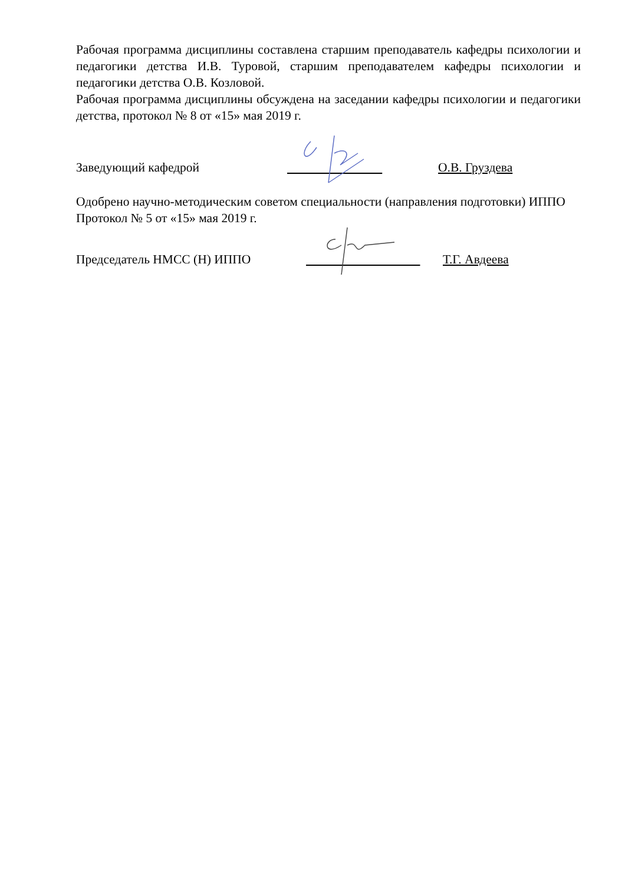Рабочая программа дисциплины составлена старшим преподаватель кафедры психологии и педагогики детства И.В. Туровой, старшим преподавателем кафедры психологии и педагогики детства О.В. Козловой.
Рабочая программа дисциплины обсуждена на заседании кафедры психологии и педагогики детства, протокол № 8 от «15» мая 2019 г.
Заведующий кафедрой О.В. Груздева
Одобрено научно-методическим советом специальности (направления подготовки) ИППО
Протокол № 5 от «15» мая 2019 г.
Председатель НМСС (Н) ИППО Т.Г. Авдеева